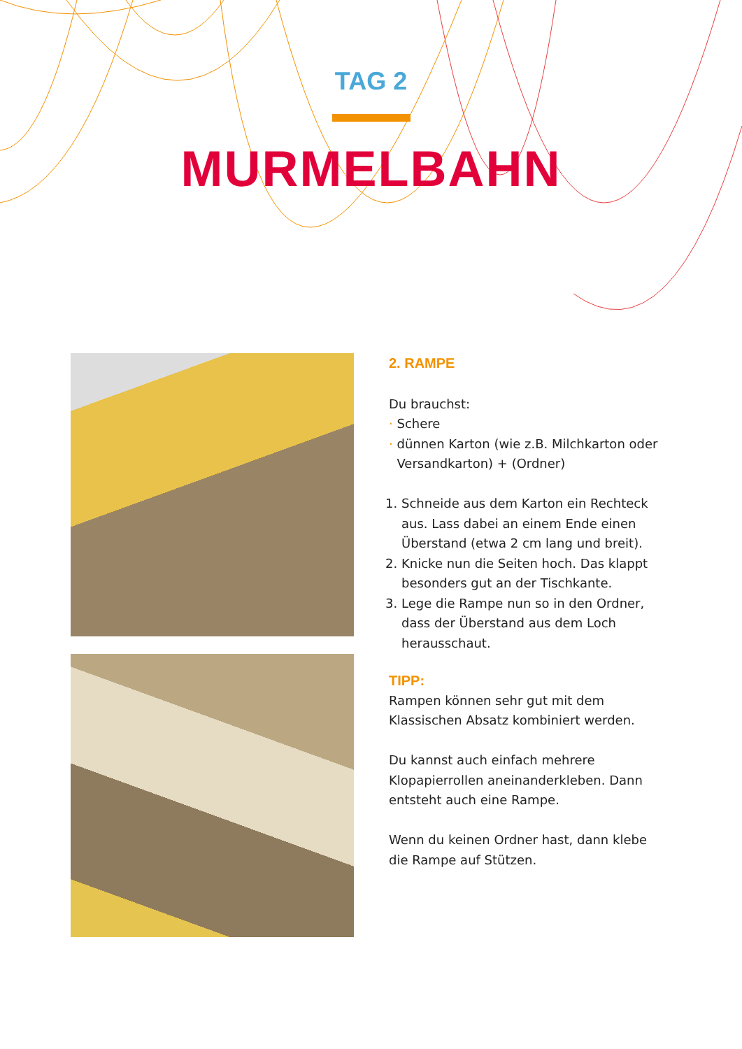TAG 2
MURMELBAHN
2. RAMPE
Du brauchst:
· Schere
· dünnen Karton (wie z.B. Milchkarton oder
Versandkarton) + (Ordner)
1. Schneide aus dem Karton ein Rechteck aus. Lass dabei an einem Ende einen Überstand (etwa 2 cm lang und breit).
2. Knicke nun die Seiten hoch. Das klappt besonders gut an der Tischkante.
3. Lege die Rampe nun so in den Ordner, dass der Überstand aus dem Loch herausschaut.
TIPP:
Rampen können sehr gut mit dem Klassischen Absatz kombiniert werden.
Du kannst auch einfach mehrere Klopapierrollen aneinanderkleben. Dann entsteht auch eine Rampe.
Wenn du keinen Ordner hast, dann klebe die Rampe auf Stützen.